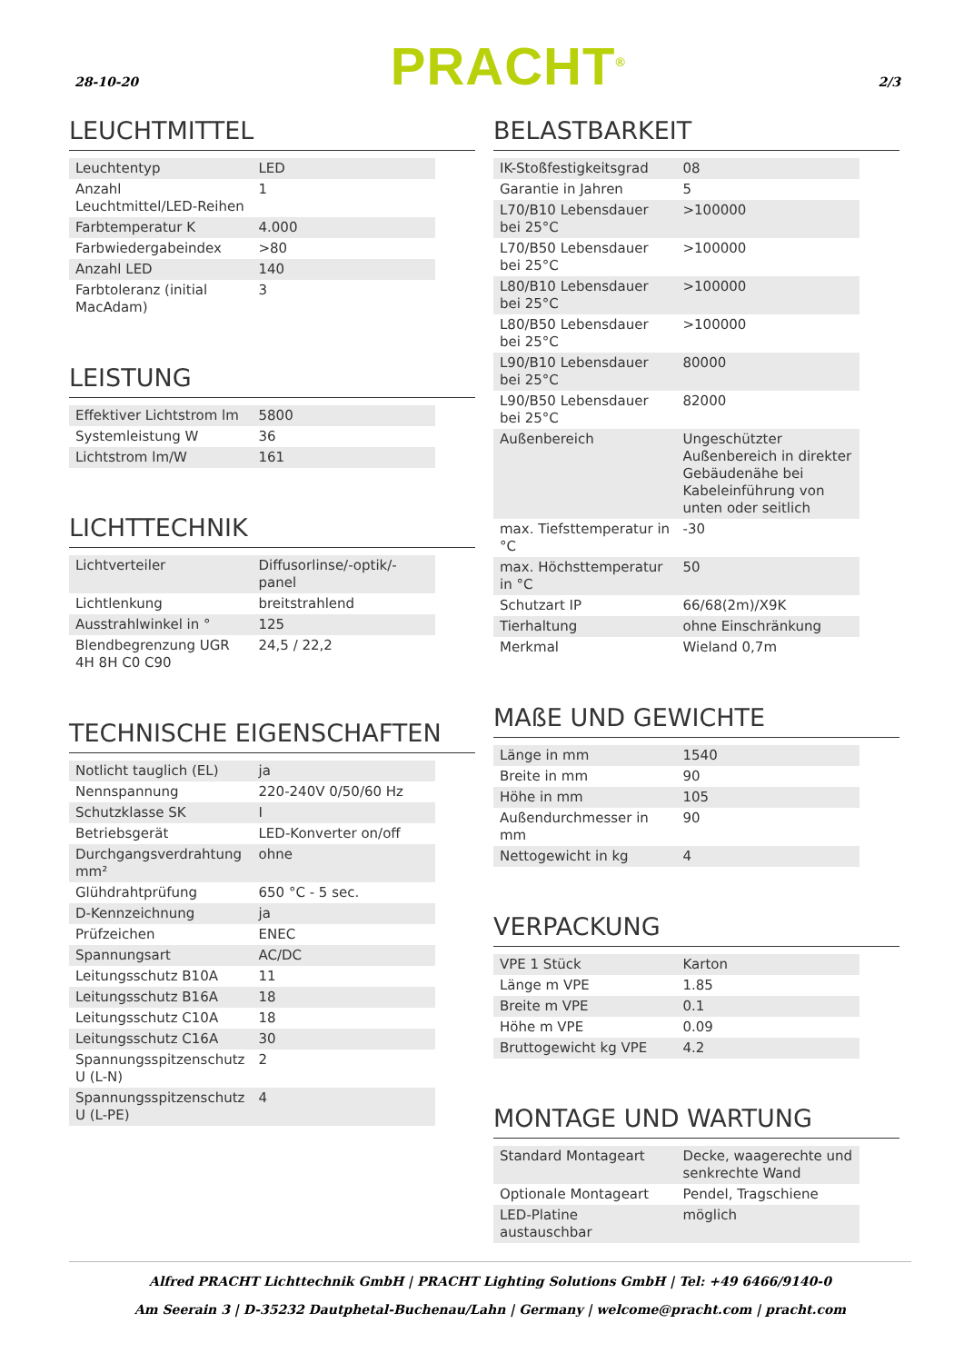28-10-20 PRACHT<sup>®</sup> 2/3
LEUCHTMITTEL
| Leuchtentyp | LED |
| Anzahl Leuchtmittel/LED-Reihen | 1 |
| Farbtemperatur K | 4.000 |
| Farbwiedergabeindex | >80 |
| Anzahl LED | 140 |
| Farbtoleranz (initial MacAdam) | 3 |
LEISTUNG
| Effektiver Lichtstrom lm | 5800 |
| Systemleistung W | 36 |
| Lichtstrom lm/W | 161 |
LICHTTECHNIK
| Lichtverteiler | Diffusorlinse/-optik/-panel |
| Lichtlenkung | breitstrahlend |
| Ausstrahlwinkel in ° | 125 |
| Blendbegrenzung UGR 4H 8H C0 C90 | 24,5 / 22,2 |
TECHNISCHE EIGENSCHAFTEN
| Notlicht tauglich (EL) | ja |
| Nennspannung | 220-240V 0/50/60 Hz |
| Schutzklasse SK | I |
| Betriebsgerät | LED-Konverter on/off |
| Durchgangsverdrahtung mm² | ohne |
| Glühdrahtprüfung | 650 °C - 5 sec. |
| D-Kennzeichnung | ja |
| Prüfzeichen | ENEC |
| Spannungsart | AC/DC |
| Leitungsschutz B10A | 11 |
| Leitungsschutz B16A | 18 |
| Leitungsschutz C10A | 18 |
| Leitungsschutz C16A | 30 |
| Spannungsspitzenschutz U (L-N) | 2 |
| Spannungsspitzenschutz U (L-PE) | 4 |
BELASTBARKEIT
| IK-Stoßfestigkeitsgrad | 08 |
| Garantie in Jahren | 5 |
| L70/B10 Lebensdauer bei 25°C | >100000 |
| L70/B50 Lebensdauer bei 25°C | >100000 |
| L80/B10 Lebensdauer bei 25°C | >100000 |
| L80/B50 Lebensdauer bei 25°C | >100000 |
| L90/B10 Lebensdauer bei 25°C | 80000 |
| L90/B50 Lebensdauer bei 25°C | 82000 |
| Außenbereich | Ungeschützter Außenbereich in direkter Gebäudenähe bei Kabeleinführung von unten oder seitlich |
| max. Tiefsttemperatur in °C | -30 |
| max. Höchsttemperatur in °C | 50 |
| Schutzart IP | 66/68(2m)/X9K |
| Tierhaltung | ohne Einschränkung |
| Merkmal | Wieland 0,7m |
MAßE UND GEWICHTE
| Länge in mm | 1540 |
| Breite in mm | 90 |
| Höhe in mm | 105 |
| Außendurchmesser in mm | 90 |
| Nettogewicht in kg | 4 |
VERPACKUNG
| VPE 1 Stück | Karton |
| Länge m VPE | 1.85 |
| Breite m VPE | 0.1 |
| Höhe m VPE | 0.09 |
| Bruttogewicht kg VPE | 4.2 |
MONTAGE UND WARTUNG
| Standard Montageart | Decke, waagerechte und senkrechte Wand |
| Optionale Montageart | Pendel, Tragschiene |
| LED-Platine austauschbar | möglich |
Alfred PRACHT Lichttechnik GmbH | PRACHT Lighting Solutions GmbH | Tel: +49 6466/9140-0
Am Seerain 3 | D-35232 Dautphetal-Buchenau/Lahn | Germany | welcome@pracht.com | pracht.com